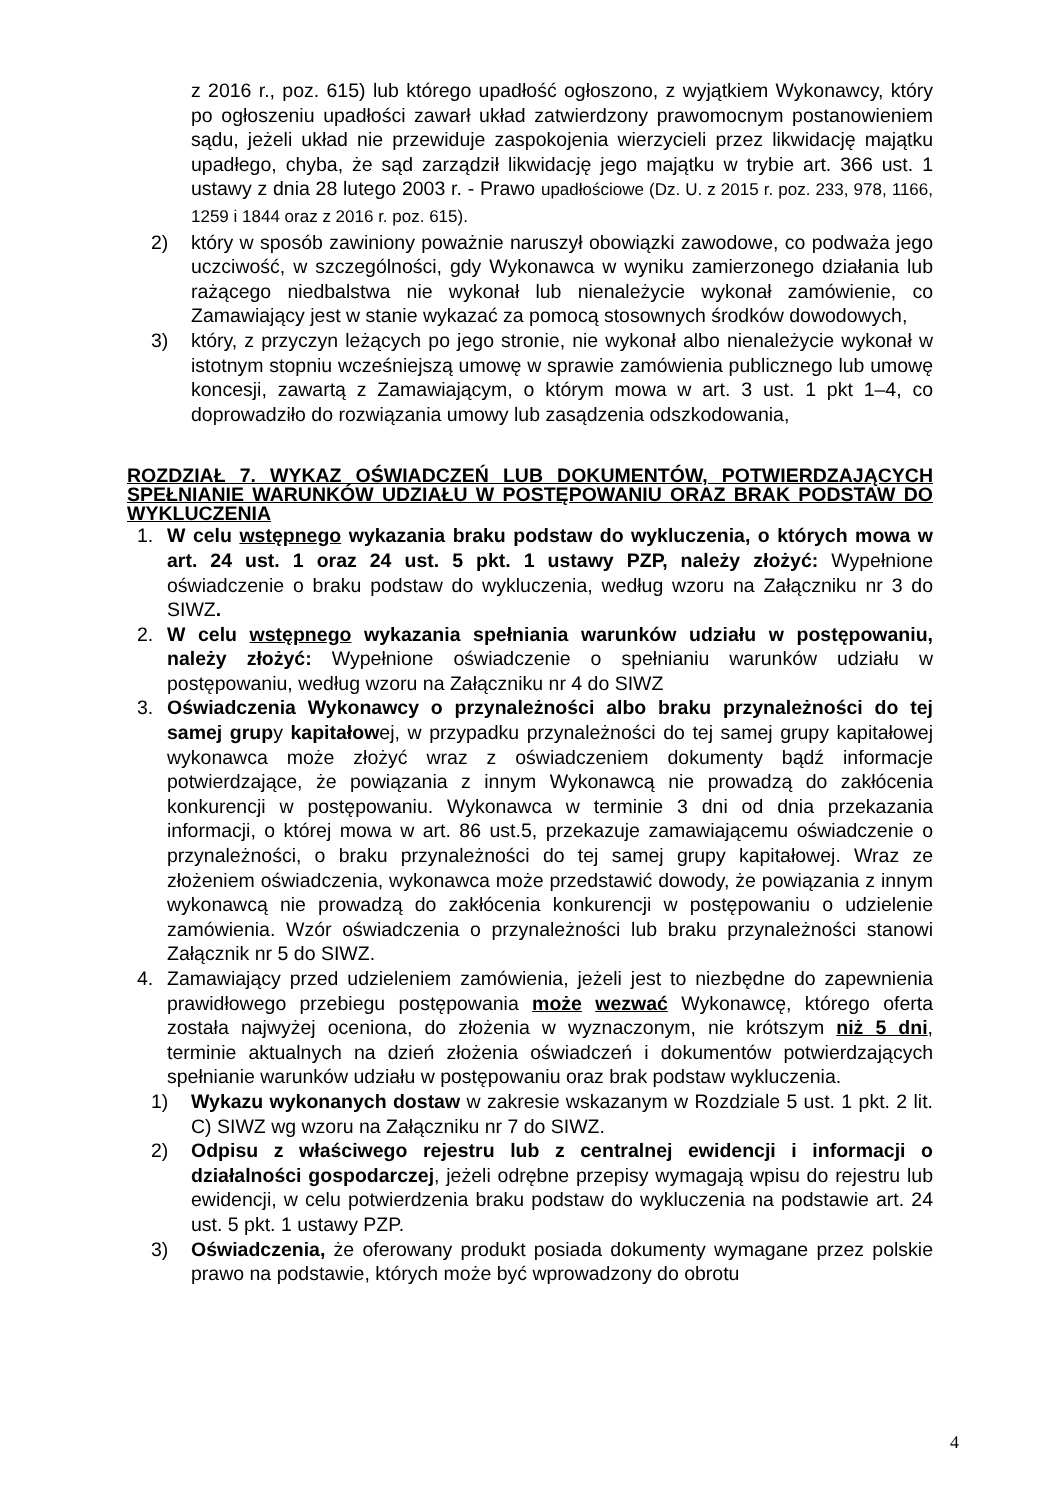z 2016 r., poz. 615) lub którego upadłość ogłoszono, z wyjątkiem Wykonawcy, który po ogłoszeniu upadłości zawarł układ zatwierdzony prawomocnym postanowieniem sądu, jeżeli układ nie przewiduje zaspokojenia wierzycieli przez likwidację majątku upadłego, chyba, że sąd zarządził likwidację jego majątku w trybie art. 366 ust. 1 ustawy z dnia 28 lutego 2003 r. - Prawo upadłościowe (Dz. U. z 2015 r. poz. 233, 978, 1166, 1259 i 1844 oraz z 2016 r. poz. 615).
2) który w sposób zawiniony poważnie naruszył obowiązki zawodowe, co podważa jego uczciwość, w szczególności, gdy Wykonawca w wyniku zamierzonego działania lub rażącego niedbalstwa nie wykonał lub nienależycie wykonał zamówienie, co Zamawiający jest w stanie wykazać za pomocą stosownych środków dowodowych,
3) który, z przyczyn leżących po jego stronie, nie wykonał albo nienależycie wykonał w istotnym stopniu wcześniejszą umowę w sprawie zamówienia publicznego lub umowę koncesji, zawartą z Zamawiającym, o którym mowa w art. 3 ust. 1 pkt 1–4, co doprowadziło do rozwiązania umowy lub zasądzenia odszkodowania,
ROZDZIAŁ 7. WYKAZ OŚWIADCZEŃ LUB DOKUMENTÓW, POTWIERDZAJĄCYCH SPEŁNIANIE WARUNKÓW UDZIAŁU W POSTĘPOWANIU ORAZ BRAK PODSTAW DO WYKLUCZENIA
1. W celu wstępnego wykazania braku podstaw do wykluczenia, o których mowa w art. 24 ust. 1 oraz 24 ust. 5 pkt. 1 ustawy PZP, należy złożyć: Wypełnione oświadczenie o braku podstaw do wykluczenia, według wzoru na Załączniku nr 3 do SIWZ.
2. W celu wstępnego wykazania spełniania warunków udziału w postępowaniu, należy złożyć: Wypełnione oświadczenie o spełnianiu warunków udziału w postępowaniu, według wzoru na Załączniku nr 4 do SIWZ
3. Oświadczenia Wykonawcy o przynależności albo braku przynależności do tej samej grupy kapitałowej, w przypadku przynależności do tej samej grupy kapitałowej wykonawca może złożyć wraz z oświadczeniem dokumenty bądź informacje potwierdzające, że powiązania z innym Wykonawcą nie prowadzą do zakłócenia konkurencji w postępowaniu. Wykonawca w terminie 3 dni od dnia przekazania informacji, o której mowa w art. 86 ust.5, przekazuje zamawiającemu oświadczenie o przynależności, o braku przynależności do tej samej grupy kapitałowej. Wraz ze złożeniem oświadczenia, wykonawca może przedstawić dowody, że powiązania z innym wykonawcą nie prowadzą do zakłócenia konkurencji w postępowaniu o udzielenie zamówienia. Wzór oświadczenia o przynależności lub braku przynależności stanowi Załącznik nr 5 do SIWZ.
4. Zamawiający przed udzieleniem zamówienia, jeżeli jest to niezbędne do zapewnienia prawidłowego przebiegu postępowania może wezwać Wykonawcę, którego oferta została najwyżej oceniona, do złożenia w wyznaczonym, nie krótszym niż 5 dni, terminie aktualnych na dzień złożenia oświadczeń i dokumentów potwierdzających spełnianie warunków udziału w postępowaniu oraz brak podstaw wykluczenia.
1) Wykazu wykonanych dostaw w zakresie wskazanym w Rozdziale 5 ust. 1 pkt. 2 lit. C) SIWZ wg wzoru na Załączniku nr 7 do SIWZ.
2) Odpisu z właściwego rejestru lub z centralnej ewidencji i informacji o działalności gospodarczej, jeżeli odrębne przepisy wymagają wpisu do rejestru lub ewidencji, w celu potwierdzenia braku podstaw do wykluczenia na podstawie art. 24 ust. 5 pkt. 1 ustawy PZP.
3) Oświadczenia, że oferowany produkt posiada dokumenty wymagane przez polskie prawo na podstawie, których może być wprowadzony do obrotu
4